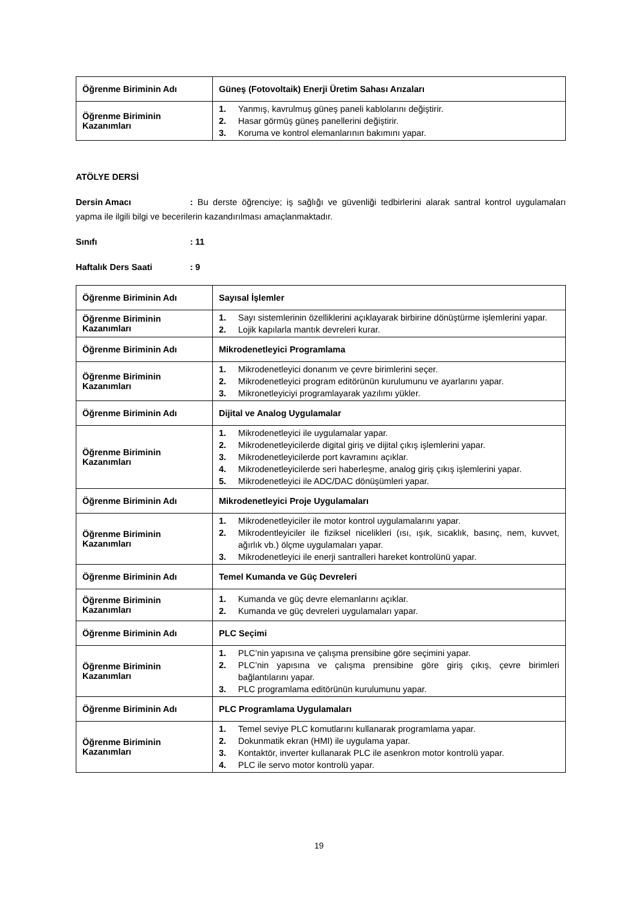| Öğrenme Biriminin Adı | Güneş (Fotovoltaik) Enerji Üretim Sahası Arızaları |
| Öğrenme Biriminin Kazanımları | 1. Yanmış, kavrulmuş güneş paneli kablolarını değiştirir. 2. Hasar görmüş güneş panellerini değiştirir. 3. Koruma ve kontrol elemanlarının bakımını yapar. |
ATÖLYE DERSİ
Dersin Amacı: Bu derste öğrenciye; iş sağlığı ve güvenliği tedbirlerini alarak santral kontrol uygulamaları yapma ile ilgili bilgi ve becerilerin kazandırılması amaçlanmaktadır.
Sınıfı: 11
Haftalık Ders Saati: 9
| Öğrenme Biriminin Adı | Sayısal İşlemler |
| Öğrenme Biriminin Kazanımları | 1. Sayı sistemlerinin özelliklerini açıklayarak birbirine dönüştürme işlemlerini yapar. 2. Lojik kapılarla mantık devreleri kurar. |
| Öğrenme Biriminin Adı | Mikrodenetleyici Programlama |
| Öğrenme Biriminin Kazanımları | 1. Mikrodenetleyici donanım ve çevre birimlerini seçer. 2. Mikrodenetleyici program editörünün kurulumunu ve ayarlarını yapar. 3. Mikronetleyiciyi programlayarak yazılımı yükler. |
| Öğrenme Biriminin Adı | Dijital ve Analog Uygulamalar |
| Öğrenme Biriminin Kazanımları | 1. Mikrodenetleyici ile uygulamalar yapar. 2. Mikrodenetleyicilerde digital giriş ve dijital çıkış işlemlerini yapar. 3. Mikrodenetleyicilerde port kavramını açıklar. 4. Mikrodenetleyicilerde seri haberleşme, analog giriş çıkış işlemlerini yapar. 5. Mikrodenetleyici ile ADC/DAC dönüşümleri yapar. |
| Öğrenme Biriminin Adı | Mikrodenetleyici Proje Uygulamaları |
| Öğrenme Biriminin Kazanımları | 1. Mikrodenetleyiciler ile motor kontrol uygulamalarını yapar. 2. Mikrodentleyiciler ile fiziksel nicelikleri (ısı, ışık, sıcaklık, basınç, nem, kuvvet, ağırlık vb.) ölçme uygulamaları yapar. 3. Mikrodenetleyici ile enerji santralleri hareket kontrolünü yapar. |
| Öğrenme Biriminin Adı | Temel Kumanda ve Güç Devreleri |
| Öğrenme Biriminin Kazanımları | 1. Kumanda ve güç devre elemanlarını açıklar. 2. Kumanda ve güç devreleri uygulamaları yapar. |
| Öğrenme Biriminin Adı | PLC Seçimi |
| Öğrenme Biriminin Kazanımları | 1. PLC’nin yapısına ve çalışma prensibine göre seçimini yapar. 2. PLC’nin yapısına ve çalışma prensibine göre giriş çıkış, çevre birimleri bağlantılarını yapar. 3. PLC programlama editörünün kurulumunu yapar. |
| Öğrenme Biriminin Adı | PLC Programlama Uygulamaları |
| Öğrenme Biriminin Kazanımları | 1. Temel seviye PLC komutlarını kullanarak programlama yapar. 2. Dokunmatik ekran (HMI) ile uygulama yapar. 3. Kontaktör, inverter kullanarak PLC ile asenkron motor kontrolü yapar. 4. PLC ile servo motor kontrolü yapar. |
19